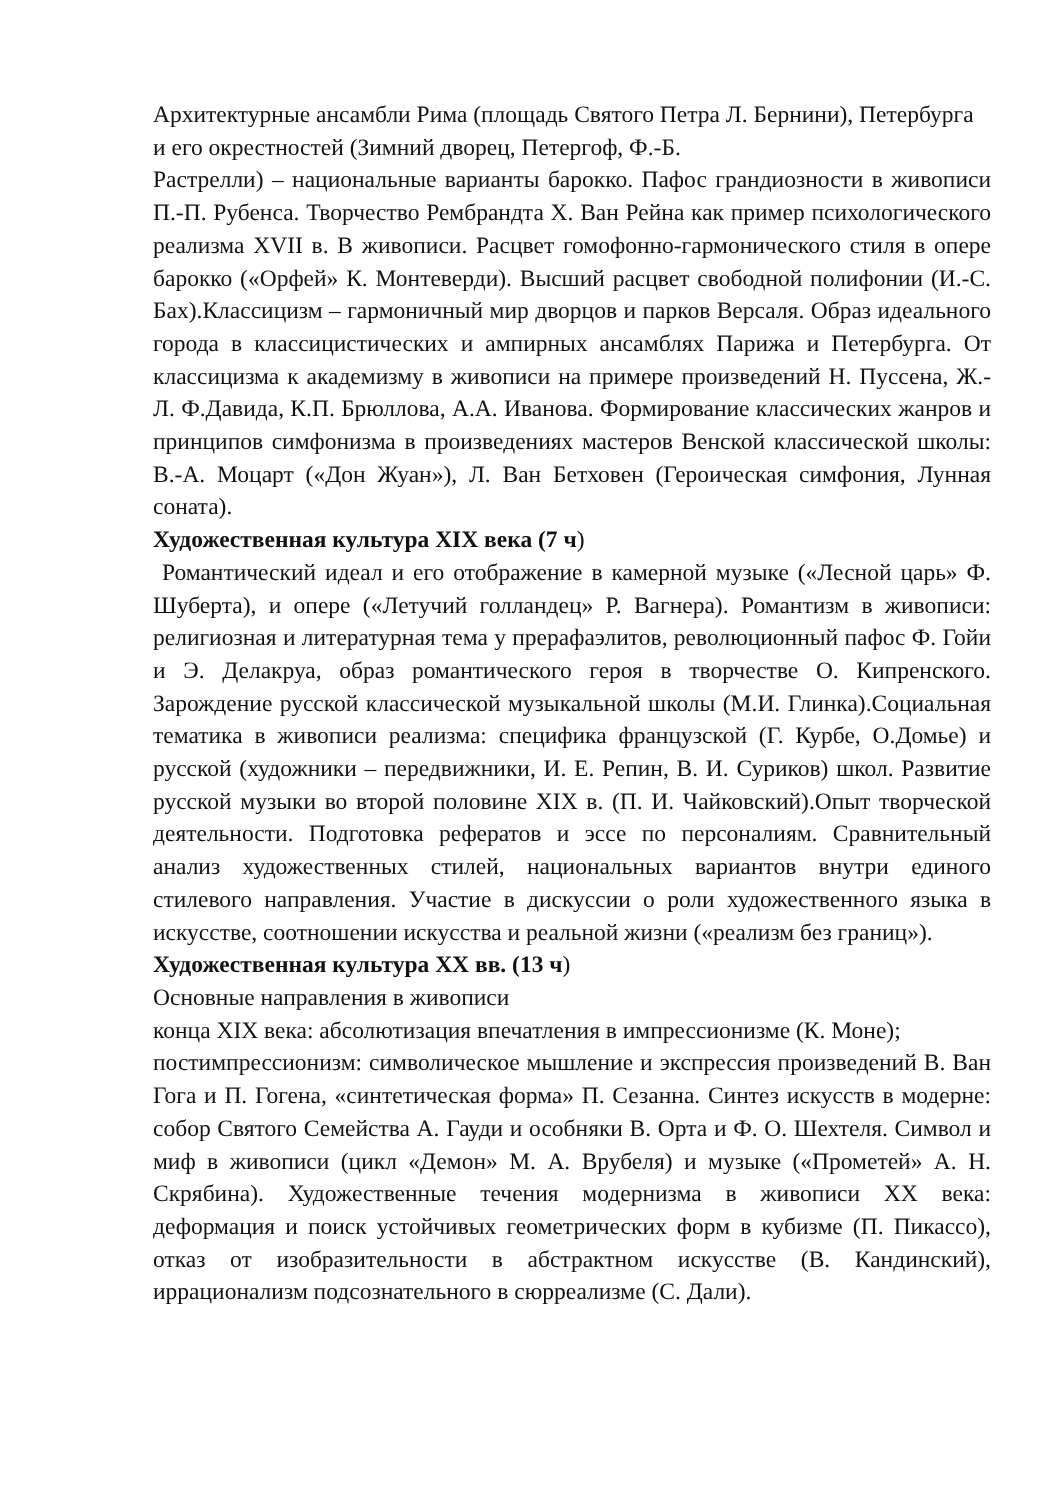Архитектурные ансамбли Рима (площадь Святого Петра Л. Бернини), Петербурга и его окрестностей (Зимний дворец, Петергоф, Ф.-Б.
Растрелли) – национальные варианты барокко. Пафос грандиозности в живописи П.-П. Рубенса. Творчество Рембрандта Х. Ван Рейна как пример психологического реализма XVII в. В живописи. Расцвет гомофонно-гармонического стиля в опере барокко («Орфей» К. Монтеверди). Высший расцвет свободной полифонии (И.-С. Бах).Классицизм – гармоничный мир дворцов и парков Версаля. Образ идеального города в классицистических и ампирных ансамблях Парижа и Петербурга. От классицизма к академизму в живописи на примере произведений Н. Пуссена, Ж.-Л. Ф.Давида, К.П. Брюллова, А.А. Иванова. Формирование классических жанров и принципов симфонизма в произведениях мастеров Венской классической школы: В.-А. Моцарт («Дон Жуан»), Л. Ван Бетховен (Героическая симфония, Лунная соната).
Художественная культура XIX века (7 ч)
Романтический идеал и его отображение в камерной музыке («Лесной царь» Ф. Шуберта), и опере («Летучий голландец» Р. Вагнера). Романтизм в живописи: религиозная и литературная тема у прерафаэлитов, революционный пафос Ф. Гойи и Э. Делакруа, образ романтического героя в творчестве О. Кипренского. Зарождение русской классической музыкальной школы (М.И. Глинка).Социальная тематика в живописи реализма: специфика французской (Г. Курбе, О.Домье) и русской (художники – передвижники, И. Е. Репин, В. И. Суриков) школ. Развитие русской музыки во второй половине XIX в. (П. И. Чайковский).Опыт творческой деятельности. Подготовка рефератов и эссе по персоналиям. Сравнительный анализ художественных стилей, национальных вариантов внутри единого стилевого направления. Участие в дискуссии о роли художественного языка в искусстве, соотношении искусства и реальной жизни («реализм без границ»).
Художественная культура XX вв. (13 ч)
Основные направления в живописи
конца XIX века: абсолютизация впечатления в импрессионизме (К. Моне);
постимпрессионизм: символическое мышление и экспрессия произведений В. Ван Гога и П. Гогена, «синтетическая форма» П. Сезанна. Синтез искусств в модерне: собор Святого Семейства А. Гауди и особняки В. Орта и Ф. О. Шехтеля. Символ и миф в живописи (цикл «Демон» М. А. Врубеля) и музыке («Прометей» А. Н. Скрябина). Художественные течения модернизма в живописи XX века: деформация и поиск устойчивых геометрических форм в кубизме (П. Пикассо), отказ от изобразительности в абстрактном искусстве (В. Кандинский), иррационализм подсознательного в сюрреализме (С. Дали).